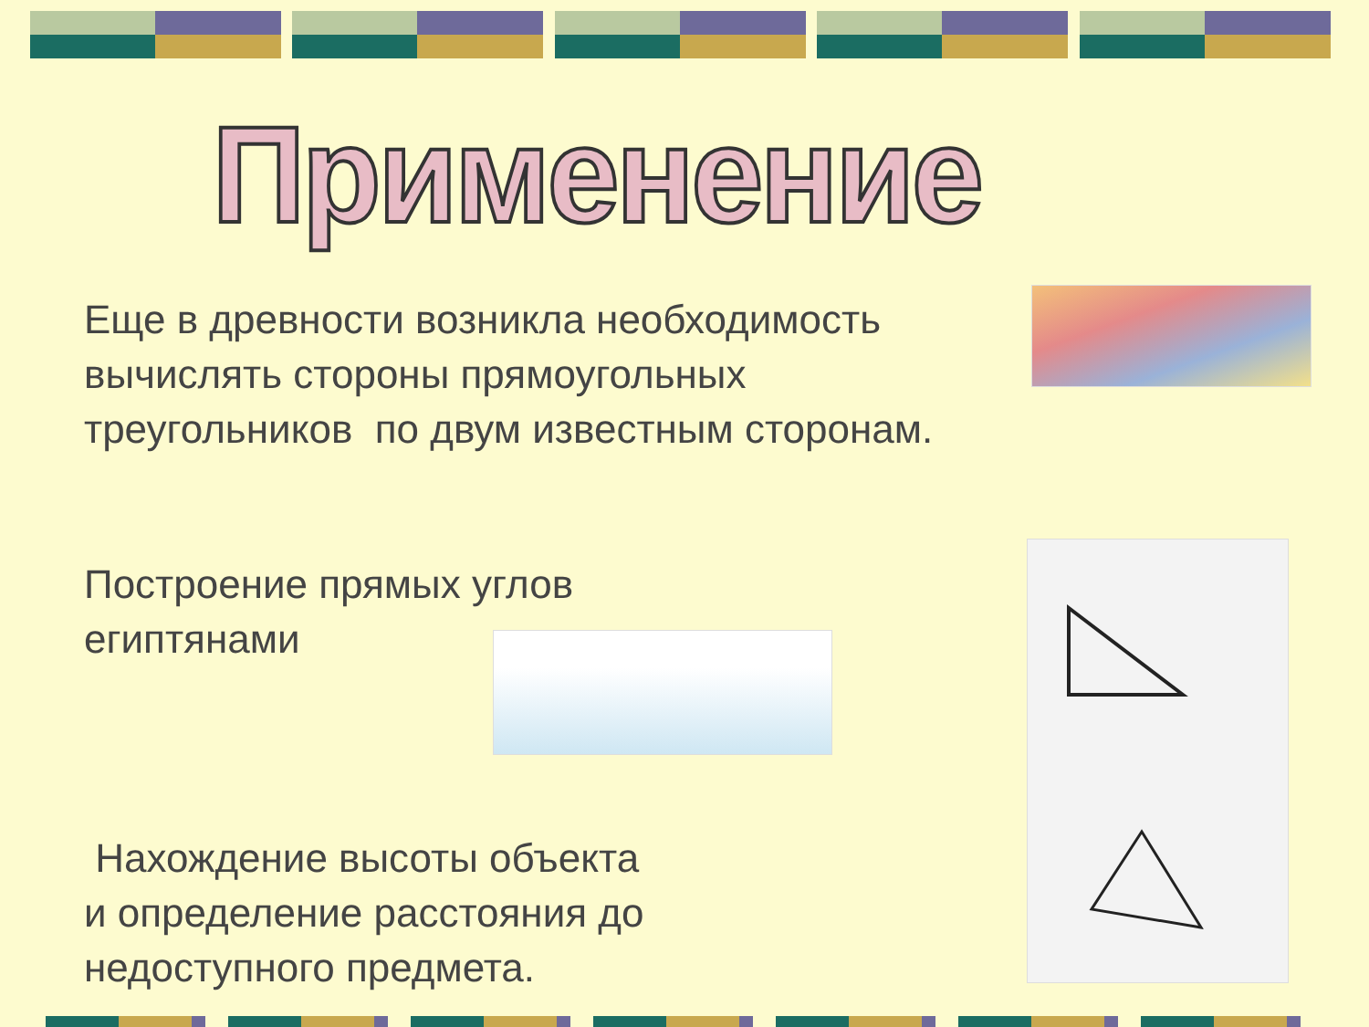Применение
Еще в древности возникла необходимость
вычислять стороны прямоугольных
треугольников по двум известным сторонам.
Построение прямых углов
египтянами
Нахождение высоты объекта
и определение расстояния до
недоступного предмета.